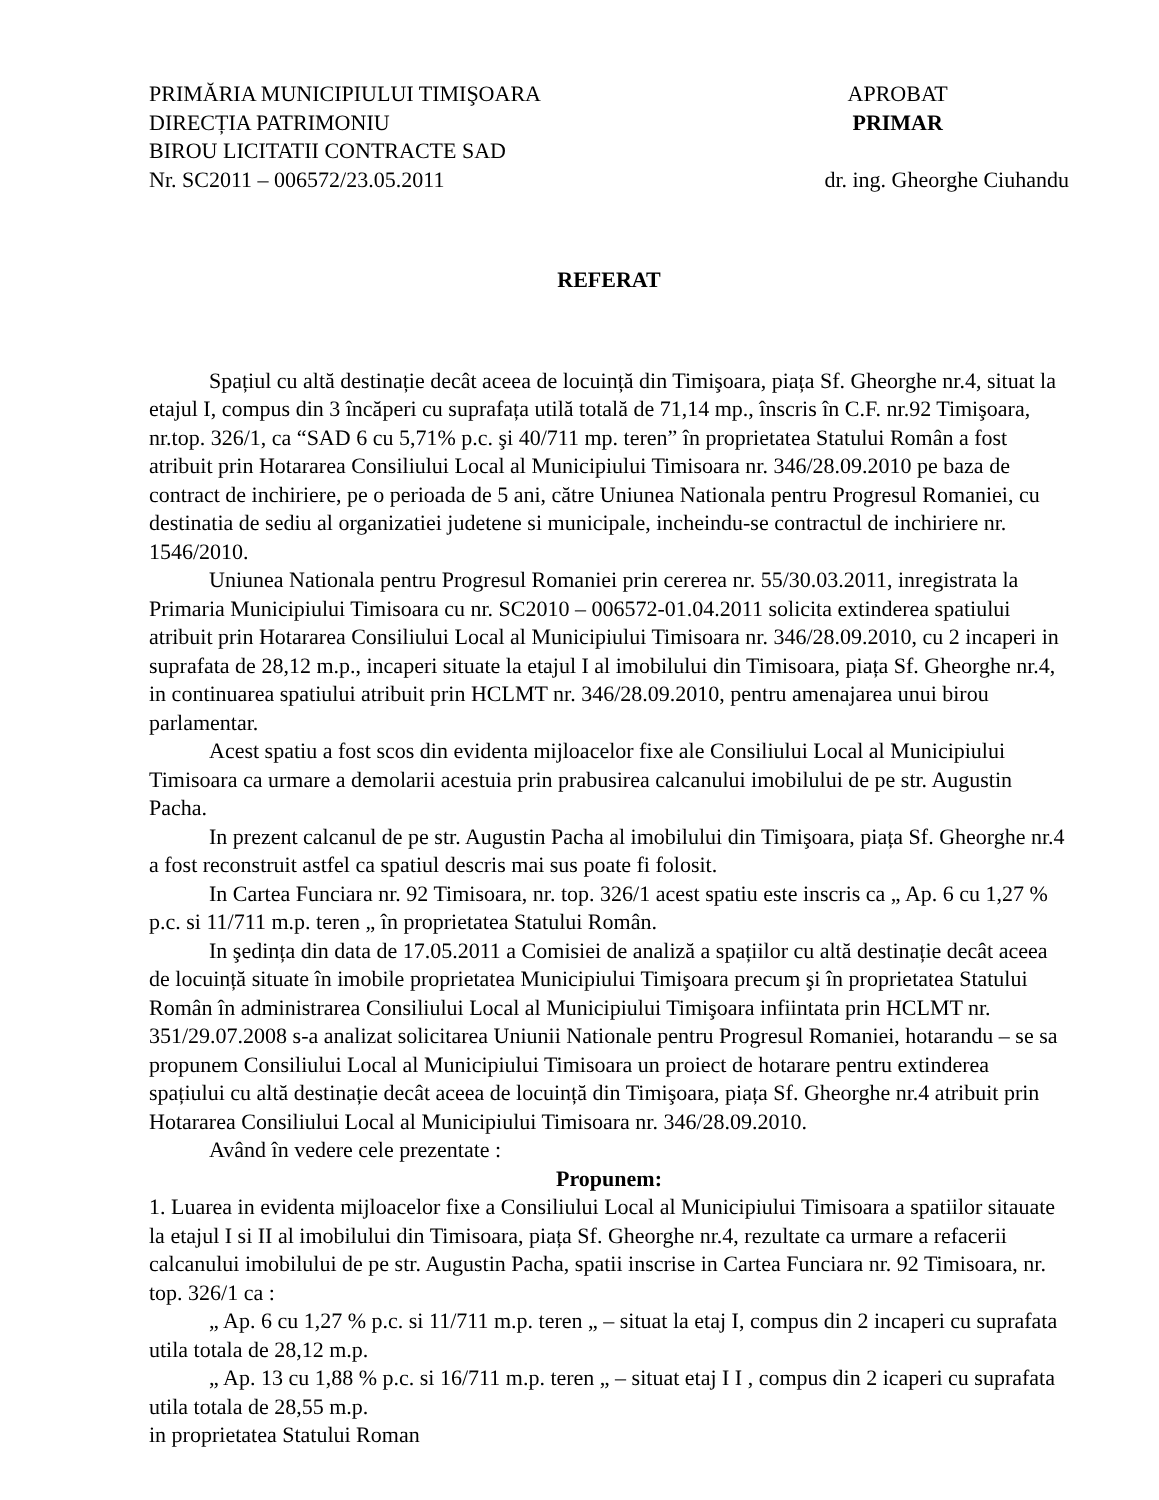PRIMĂRIA MUNICIPIULUI TIMIŞOARA
DIRECȚIA PATRIMONIU
BIROU LICITATII CONTRACTE SAD
Nr. SC2011 – 006572/23.05.2011
APROBAT
PRIMAR
dr. ing. Gheorghe Ciuhandu
REFERAT
Spațiul cu altă destinație decât aceea de locuință din Timişoara, piața Sf. Gheorghe nr.4, situat la etajul I, compus din 3 încăperi cu suprafața utilă totală de 71,14 mp., înscris în C.F. nr.92 Timişoara, nr.top. 326/1, ca “SAD 6 cu 5,71% p.c. şi 40/711 mp. teren” în proprietatea Statului Român a fost atribuit prin Hotararea Consiliului Local al Municipiului Timisoara nr. 346/28.09.2010 pe baza de contract de inchiriere, pe o perioada de 5 ani, către Uniunea Nationala pentru Progresul Romaniei, cu destinatia de sediu al organizatiei judetene si municipale, incheindu-se contractul de inchiriere nr. 1546/2010.
Uniunea Nationala pentru Progresul Romaniei prin cererea nr. 55/30.03.2011, inregistrata la Primaria Municipiului Timisoara cu nr. SC2010 – 006572-01.04.2011 solicita extinderea spatiului atribuit prin Hotararea Consiliului Local al Municipiului Timisoara nr. 346/28.09.2010, cu 2 incaperi in suprafata de 28,12 m.p., incaperi situate la etajul I al imobilului din Timisoara, piața Sf. Gheorghe nr.4, in continuarea spatiului atribuit prin HCLMT nr. 346/28.09.2010, pentru amenajarea unui birou parlamentar.
Acest spatiu a fost scos din evidenta mijloacelor fixe ale Consiliului Local al Municipiului Timisoara ca urmare a demolarii acestuia prin prabusirea calcanului imobilului de pe str. Augustin Pacha.
In prezent calcanul de pe str. Augustin Pacha al imobilului din Timişoara, piața Sf. Gheorghe nr.4 a fost reconstruit astfel ca spatiul descris mai sus poate fi folosit.
In Cartea Funciara nr. 92 Timisoara, nr. top. 326/1 acest spatiu este inscris ca „ Ap. 6 cu 1,27 % p.c. si 11/711 m.p. teren „ în proprietatea Statului Român.
In şedința din data de 17.05.2011 a Comisiei de analiză a spațiilor cu altă destinație decât aceea de locuință situate în imobile proprietatea Municipiului Timişoara precum şi în proprietatea Statului Român în administrarea Consiliului Local al Municipiului Timişoara infiintata prin HCLMT nr. 351/29.07.2008 s-a analizat solicitarea Uniunii Nationale pentru Progresul Romaniei, hotarandu – se sa propunem Consiliului Local al Municipiului Timisoara un proiect de hotarare pentru extinderea spațiului cu altă destinație decât aceea de locuință din Timişoara, piața Sf. Gheorghe nr.4 atribuit prin Hotararea Consiliului Local al Municipiului Timisoara nr. 346/28.09.2010.
Având în vedere cele prezentate :
Propunem:
1. Luarea in evidenta mijloacelor fixe a Consiliului Local al Municipiului Timisoara a spatiilor sitauate la etajul I si II al imobilului din Timisoara, piața Sf. Gheorghe nr.4, rezultate ca urmare a refacerii calcanului imobilului de pe str. Augustin Pacha, spatii inscrise in Cartea Funciara nr. 92 Timisoara, nr. top. 326/1 ca :
„ Ap. 6 cu 1,27 % p.c. si 11/711 m.p. teren „ – situat la etaj I, compus din 2 incaperi cu suprafata utila totala de 28,12 m.p.
„ Ap. 13 cu 1,88 % p.c. si 16/711 m.p. teren „ – situat etaj I I , compus din 2 icaperi cu suprafata utila totala de 28,55 m.p.
in proprietatea Statului Roman